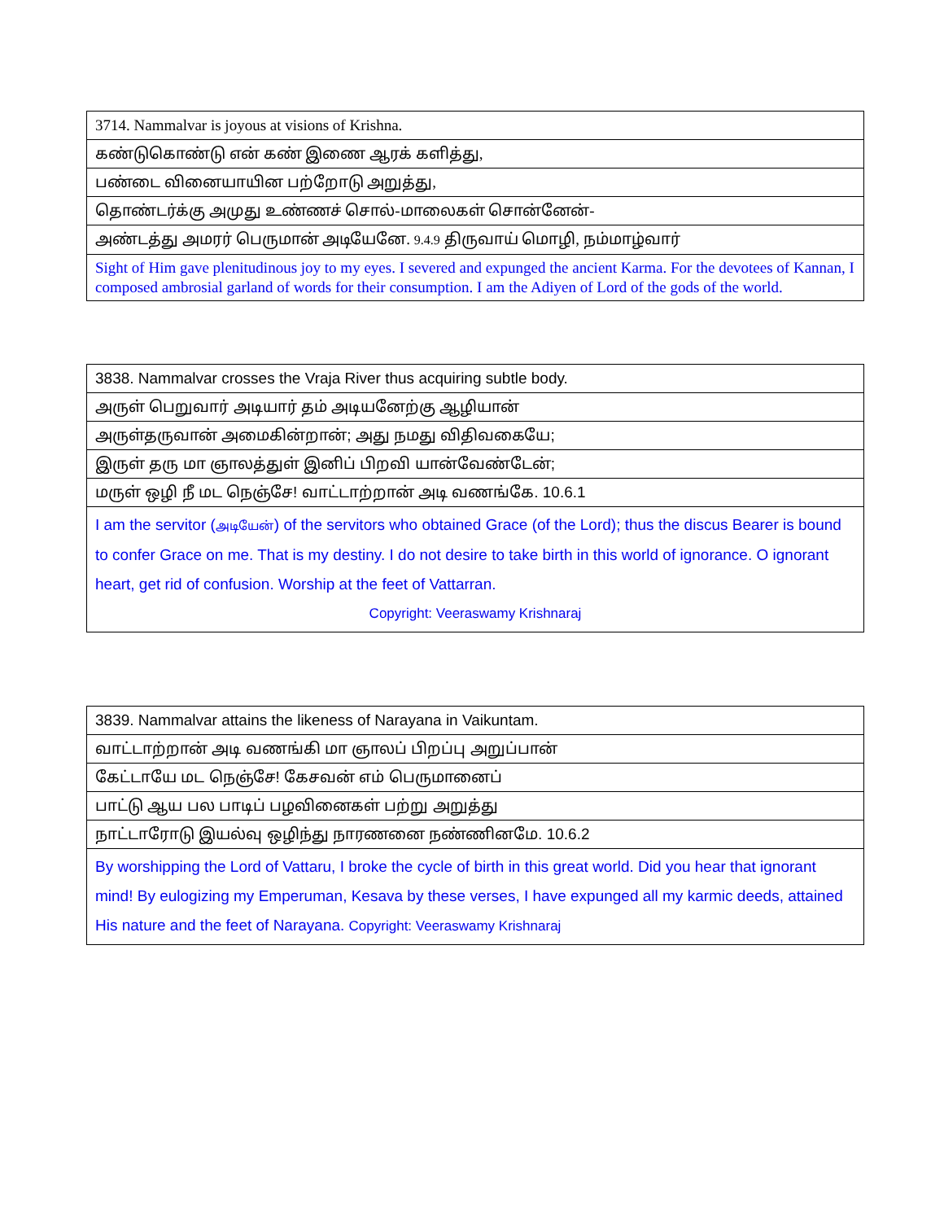| 3714. Nammalvar is joyous at visions of Krishna. |
| கண்டுகொண்டு என் கண் இணை ஆரக் களித்து, |
| பண்டை வினையாயின பற்றோடு அறுத்து, |
| தொண்டர்க்கு அமுது உண்ணச் சொல்-மாலைகள் சொன்னேன்- |
| அண்டத்து அமரர் பெருமான் அடியேனே. 9.4.9 திருவாய் மொழி, நம்மாழ்வார் |
| Sight of Him gave plenitudinous joy to my eyes. I severed and expunged the ancient Karma. For the devotees of Kannan, I composed ambrosial garland of words for their consumption. I am the Adiyen of Lord of the gods of the world. |
| 3838. Nammalvar crosses the Vraja River thus acquiring subtle body. |
| அருள் பெறுவார் அடியார் தம் அடியனேற்கு ஆழியான் |
| அருள்தருவான் அமைகின்றான்; அது நமது விதிவகையே; |
| இருள் தரு மா ஞாலத்துள் இனிப் பிறவி யான்வேண்டேன்; |
| மருள் ஒழி நீ மட நெஞ்சே! வாட்டாற்றான் அடி வணங்கே. 10.6.1 |
| I am the servitor ( அடியேன் ) of the servitors who obtained Grace (of the Lord); thus the discus Bearer is bound to confer Grace on me. That is my destiny. I do not desire to take birth in this world of ignorance. O ignorant heart, get rid of confusion. Worship at the feet of Vattarran. Copyright: Veeraswamy Krishnaraj |
| 3839. Nammalvar attains the likeness of Narayana in Vaikuntam. |
| வாட்டாற்றான் அடி வணங்கி மா ஞாலப் பிறப்பு அறுப்பான் |
| கேட்டாயே மட நெஞ்சே! கேசவன் எம் பெருமானைப் |
| பாட்டு ஆய பல பாடிப் பழவினைகள் பற்று அறுத்து |
| நாட்டாரோடு இயல்வு ஒழிந்து நாரணனை நண்ணினமே. 10.6.2 |
| By worshipping the Lord of Vattaru, I broke the cycle of birth in this great world. Did you hear that ignorant mind! By eulogizing my Emperuman, Kesava by these verses, I have expunged all my karmic deeds, attained His nature and the feet of Narayana. Copyright: Veeraswamy Krishnaraj |